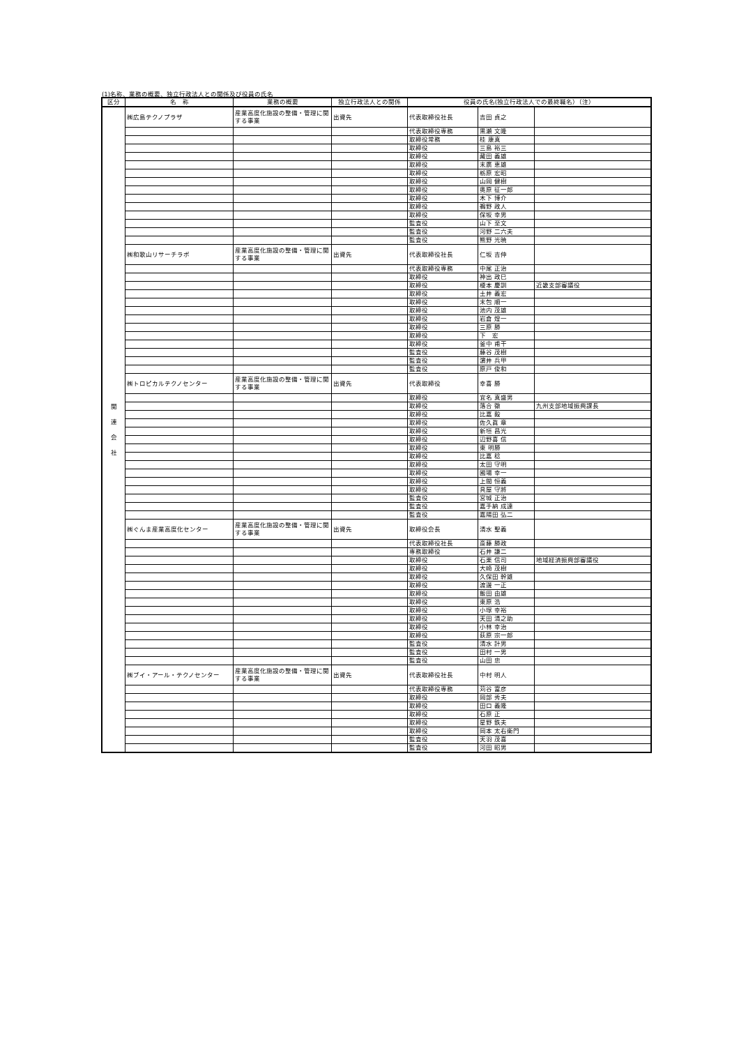(1)名称、業務の概要、独立行政法人との関係及び役員の氏名
| 区分 | 名 称 | 業務の概要 | 独立行政法人との関係 | 役員の氏名(独立行政法人での最終職名）（注） | | |
| --- | --- | --- | --- | --- | --- | --- |
| 関 連 会 社 | ㈱広島テクノプラザ | 産業高度化施設の整備・管理に関する事業 | 出資先 | 代表取締役社長 | 吉田 貞之 | |
| | | | | 代表取締役専務 | 黒瀬 文隆 | |
| | | | | 取締役常務 | 桂 康真 | |
| | | | | 取締役 | 三島 裕三 | |
| | | | | 取締役 | 藏田 義雄 | |
| | | | | 取締役 | 末廣 恵雄 | |
| | | | | 取締役 | 栃原 宏昭 | |
| | | | | 取締役 | 山岡 健樹 | |
| | | | | 取締役 | 奥原 征一郎 | |
| | | | | 取締役 | 木下 博介 | |
| | | | | 取締役 | 鵜野 政人 | |
| | | | | 取締役 | 保坂 幸男 | |
| | | | | 監査役 | 山下 至文 | |
| | | | | 監査役 | 河野 二六夫 | |
| | | | | 監査役 | 熊野 光暁 | |
| | ㈱和歌山リサーチラボ | 産業高度化施設の整備・管理に関する事業 | 出資先 | 代表取締役社長 | 仁坂 吉伸 | |
| | | | | 代表取締役専務 | 中尾 正治 | |
| | | | | 取締役 | 神出 政巳 | |
| | | | | 取締役 | 榎本 慶訓 | 近畿支部審議役 |
| | | | | 取締役 | 土井 義宏 | |
| | | | | 取締役 | 末包 順一 | |
| | | | | 取締役 | 池内 茂雄 | |
| | | | | 取締役 | 岩倉 煌一 | |
| | | | | 取締役 | 三原 勝 | |
| | | | | 取締役 | 下 宏 | |
| | | | | 取締役 | 釜中 甫干 | |
| | | | | 監査役 | 藤谷 茂樹 | |
| | | | | 監査役 | 濵井 兵甲 | |
| | | | | 監査役 | 原戸 俊和 | |
| | ㈱トロピカルテクノセンター | 産業高度化施設の整備・管理に関する事業 | 出資先 | 代表取締役 | 幸喜 勝 | |
| | | | | 取締役 | 宜名 真盛男 | |
| | | | | 取締役 | 落合 徹 | 九州支部地域振興課長 |
| | | | | 取締役 | 比嘉 毅 | |
| | | | | 取締役 | 佐久眞 章 | |
| | | | | 取締役 | 新垣 昌光 | |
| | | | | 取締役 | 辺野喜 信 | |
| | | | | 取締役 | 東 明勝 | |
| | | | | 取締役 | 比嘉 稔 | |
| | | | | 取締役 | 太田 守明 | |
| | | | | 取締役 | 國場 幸一 | |
| | | | | 取締役 | 上間 恒義 | |
| | | | | 取締役 | 具屋 守將 | |
| | | | | 監査役 | 宮城 正治 | |
| | | | | 監査役 | 嘉手納 成達 | |
| | | | | 監査役 | 嘉陽田 弘二 | |
| | ㈱ぐんま産業高度化センター | 産業高度化施設の整備・管理に関する事業 | 出資先 | 取締役会長 | 清水 聖義 | |
| | | | | 代表取締役社長 | 斎藤 勝政 | |
| | | | | 専務取締役 | 石井 謙二 | |
| | | | | 取締役 | 石栗 信司 | 地域経済振興部審議役 |
| | | | | 取締役 | 大崎 茂樹 | |
| | | | | 取締役 | 久保田 幹雄 | |
| | | | | 取締役 | 渡邊 一正 | |
| | | | | 取締役 | 飯田 由雄 | |
| | | | | 取締役 | 東原 浩 | |
| | | | | 取締役 | 小塚 幸裕 | |
| | | | | 取締役 | 天田 清之助 | |
| | | | | 取締役 | 小林 幸治 | |
| | | | | 取締役 | 荻原 宗一郎 | |
| | | | | 監査役 | 清水 計男 | |
| | | | | 監査役 | 田村 一男 | |
| | | | | 監査役 | 山田 忠 | |
| | ㈱ブイ・アール・テクノセンター | 産業高度化施設の整備・管理に関する事業 | 出資先 | 代表取締役社長 | 中村 明人 | |
| | | | | 代表取締役専務 | 苅谷 富彦 | |
| | | | | 取締役 | 岡部 秀夫 | |
| | | | | 取締役 | 田口 義隆 | |
| | | | | 取締役 | 石原 正 | |
| | | | | 取締役 | 星野 鉄夫 | |
| | | | | 取締役 | 岡本 太右衛門 | |
| | | | | 監査役 | 天羽 茂喜 | |
| | | | | 監査役 | 河田 昭男 | |